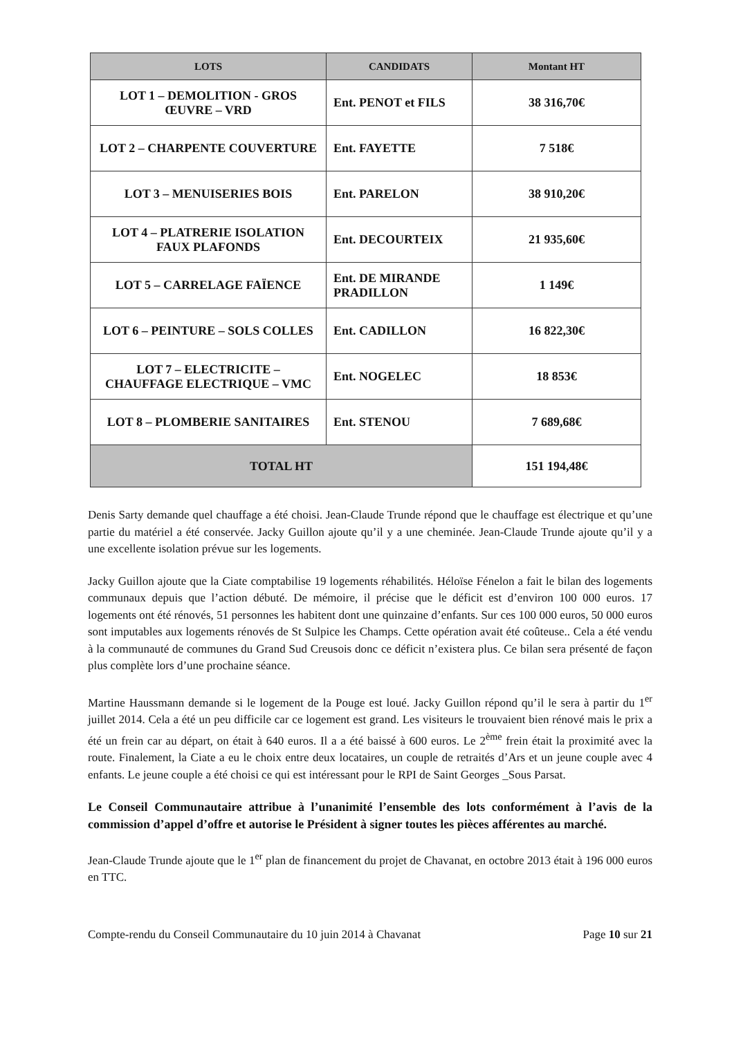| LOTS | CANDIDATS | Montant HT |
| --- | --- | --- |
| LOT 1 – DEMOLITION - GROS ŒUVRE – VRD | Ent. PENOT et FILS | 38 316,70€ |
| LOT 2 – CHARPENTE COUVERTURE | Ent. FAYETTE | 7 518€ |
| LOT 3 – MENUISERIES BOIS | Ent. PARELON | 38 910,20€ |
| LOT 4 – PLATRERIE ISOLATION FAUX PLAFONDS | Ent. DECOURTEIX | 21 935,60€ |
| LOT 5 – CARRELAGE FAÏENCE | Ent. DE MIRANDE PRADILLON | 1 149€ |
| LOT 6 – PEINTURE – SOLS COLLES | Ent. CADILLON | 16 822,30€ |
| LOT 7 – ELECTRICITE – CHAUFFAGE ELECTRIQUE – VMC | Ent. NOGELEC | 18 853€ |
| LOT 8 – PLOMBERIE SANITAIRES | Ent. STENOU | 7 689,68€ |
| TOTAL HT | | 151 194,48€ |
Denis Sarty demande quel chauffage a été choisi. Jean-Claude Trunde répond que le chauffage est électrique et qu’une partie du matériel a été conservée. Jacky Guillon ajoute qu’il y a une cheminée. Jean-Claude Trunde ajoute qu’il y a une excellente isolation prévue sur les logements.
Jacky Guillon ajoute que la Ciate comptabilise 19 logements réhabilités. Héloïse Fénelon a fait le bilan des logements communaux depuis que l’action débuté. De mémoire, il précise que le déficit est d’environ 100 000 euros. 17 logements ont été rénovés, 51 personnes les habitent dont une quinzaine d’enfants. Sur ces 100 000 euros, 50 000 euros sont imputables aux logements rénovés de St Sulpice les Champs. Cette opération avait été coûteuse.. Cela a été vendu à la communauté de communes du Grand Sud Creusois donc ce déficit n’existera plus. Ce bilan sera présenté de façon plus complète lors d’une prochaine séance.
Martine Haussmann demande si le logement de la Pouge est loué. Jacky Guillon répond qu’il le sera à partir du 1<sup>er</sup> juillet 2014. Cela a été un peu difficile car ce logement est grand. Les visiteurs le trouvaient bien rénové mais le prix a été un frein car au départ, on était à 640 euros. Il a a été baissé à 600 euros. Le 2<sup>ème</sup> frein était la proximité avec la route. Finalement, la Ciate a eu le choix entre deux locataires, un couple de retraités d’Ars et un jeune couple avec 4 enfants. Le jeune couple a été choisi ce qui est intéressant pour le RPI de Saint Georges _Sous Parsat.
Le Conseil Communautaire attribue à l’unanimité l’ensemble des lots conformément à l’avis de la commission d’appel d’offre et autorise le Président à signer toutes les pièces afférentes au marché.
Jean-Claude Trunde ajoute que le 1<sup>er</sup> plan de financement du projet de Chavanat, en octobre 2013 était à 196 000 euros en TTC.
Compte-rendu du Conseil Communautaire du 10 juin 2014 à Chavanat Page 10 sur 21